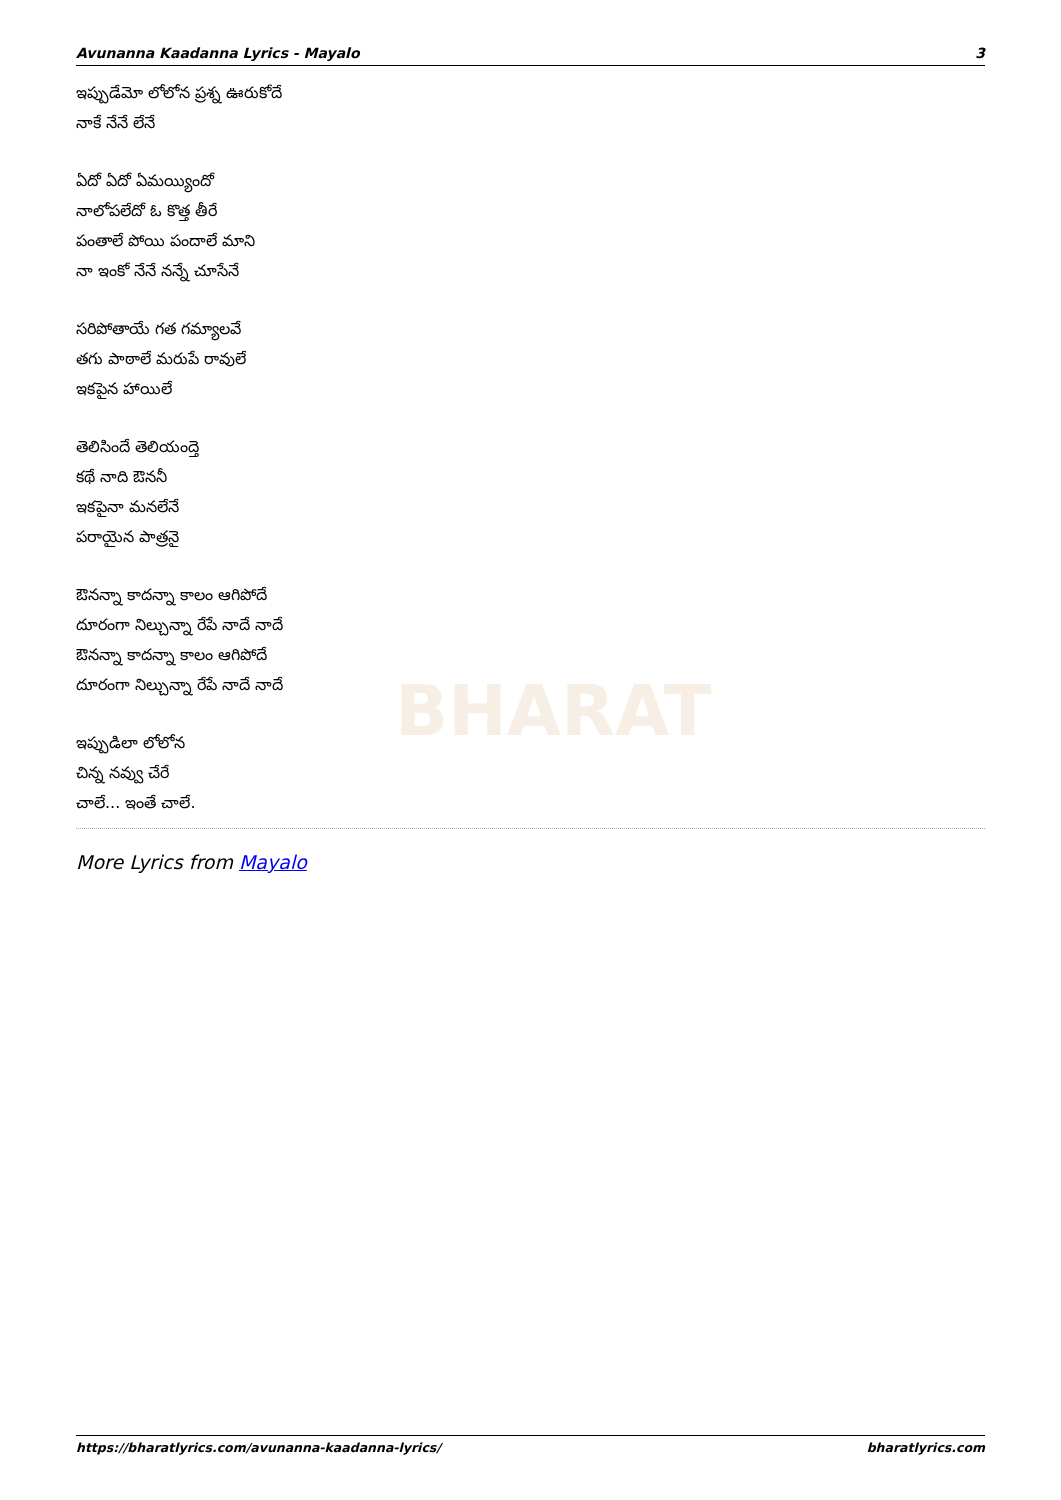BHARAT
Avunanna Kaadanna Lyrics - Mayalo 3
ఇప్పుడేమో లోలోన ప్రశ్న ఊరుకోదే
నాకే నేనే లేనే
ఏదో ఏదో ఏమయ్యిందో
నాలోపలేదో ఓ కొత్త తీరే
పంతాలే పోయి పందాలే మాని
నా ఇంకో నేనే నన్నే చూసేనే
సరిపోతాయే గత గమ్యాలవే
తగు పాఠాలే మరుపే రావులే
ఇకపైన హాయిలే
తెలిసిందే తెలియంద్తె
కథే నాది ఔననీ
ఇకపైనా మనలేనే
పరాయైన పాత్రనై
ఔనన్నా కాదన్నా కాలం ఆగిపోదే
దూరంగా నిల్చున్నా రేపే నాదే నాదే
ఔనన్నా కాదన్నా కాలం ఆగిపోదే
దూరంగా నిల్చున్నా రేపే నాదే నాదే
ఇప్పుడిలా లోలోన
చిన్న నవ్వు చేరే
చాలే... ఇంతే చాలే.
More Lyrics from Mayalo
https://bharatlyrics.com/avunanna-kaadanna-lyrics/ bharatlyrics.com